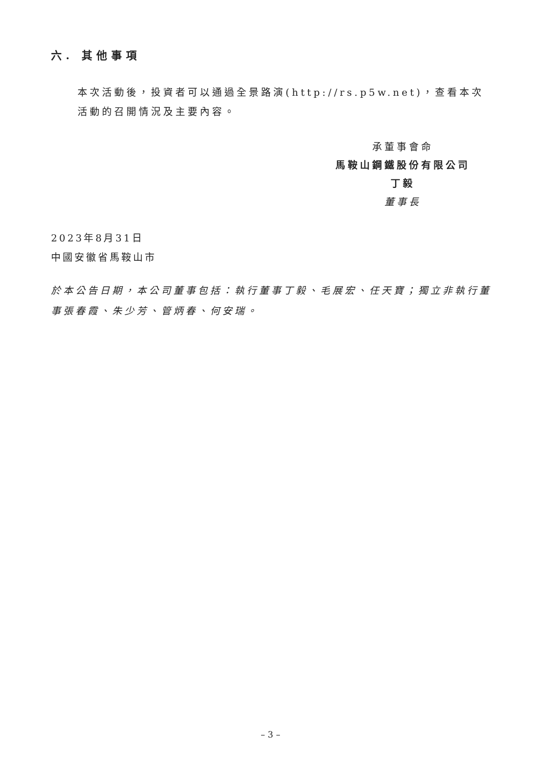六. 其他事項
本次活動後，投資者可以通過全景路演(http://rs.p5w.net)，查看本次活動的召開情況及主要內容。
承董事會命
馬鞍山鋼鐵股份有限公司
丁毅
董事長
2023年8月31日
中國安徽省馬鞍山市
於本公告日期，本公司董事包括：執行董事丁毅、毛展宏、任天寶；獨立非執行董事張春霞、朱少芳、管炳春、何安瑞。
– 3 –